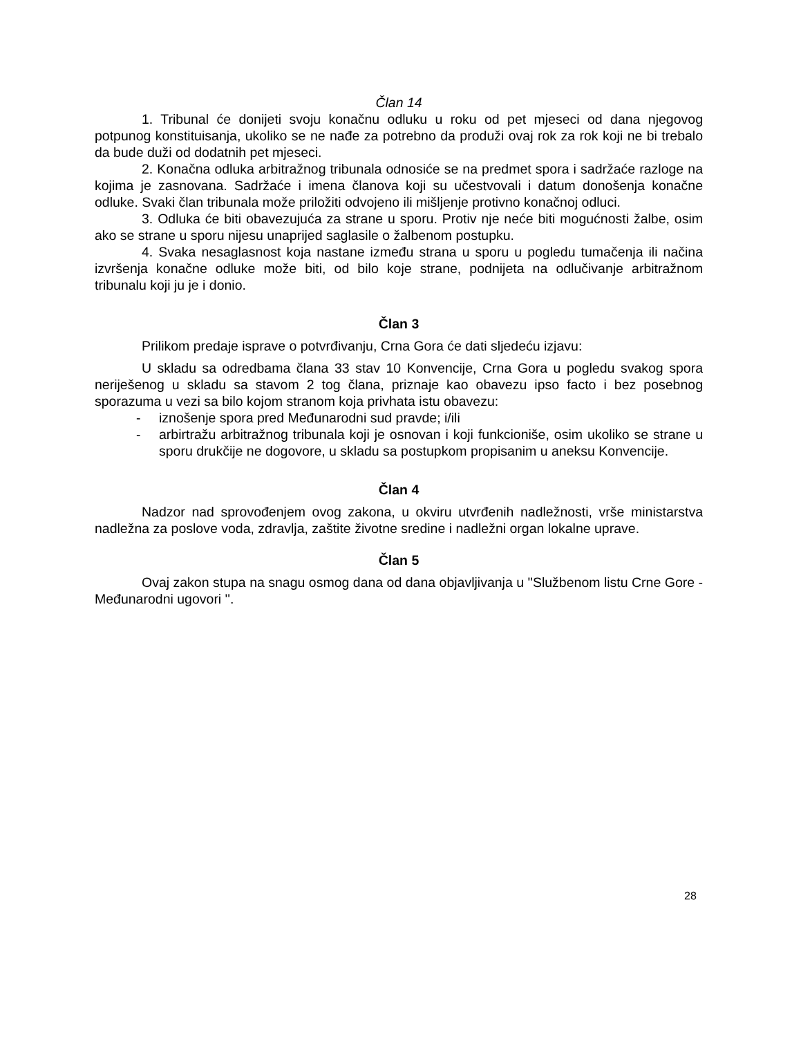Član 14
1. Tribunal će donijeti svoju konačnu odluku u roku od pet mjeseci od dana njegovog potpunog konstituisanja, ukoliko se ne nađe za potrebno da produži ovaj rok za rok koji ne bi trebalo da bude duži od dodatnih pet mjeseci.
2. Konačna odluka arbitražnog tribunala odnosiće se na predmet spora i sadržaće razloge na kojima je zasnovana. Sadržaće i imena članova koji su učestvovali i datum donošenja konačne odluke. Svaki član tribunala može priložiti odvojeno ili mišljenje protivno konačnoj odluci.
3. Odluka će biti obavezujuća za strane u sporu. Protiv nje neće biti mogućnosti žalbe, osim ako se strane u sporu nijesu unaprijed saglasile o žalbenom postupku.
4. Svaka nesaglasnost koja nastane između strana u sporu u pogledu tumačenja ili načina izvršenja konačne odluke može biti, od bilo koje strane, podnijeta na odlučivanje arbitražnom tribunalu koji ju je i donio.
Član 3
Prilikom predaje isprave o potvrđivanju, Crna Gora će dati sljedeću izjavu:
U skladu sa odredbama člana 33 stav 10 Konvencije, Crna Gora u pogledu svakog spora neriješenog u skladu sa stavom 2 tog člana, priznaje kao obavezu ipso facto i bez posebnog sporazuma u vezi sa bilo kojom stranom koja privhata istu obavezu:
- iznošenje spora pred Međunarodni sud pravde; i/ili
- arbirtražu arbitražnog tribunala koji je osnovan i koji funkcioniše, osim ukoliko se strane u sporu drukčije ne dogovore, u skladu sa postupkom propisanim u aneksu Konvencije.
Član 4
Nadzor nad sprovođenjem ovog zakona, u okviru utvrđenih nadležnosti, vrše ministarstva nadležna za poslove voda, zdravlja, zaštite životne sredine i nadležni organ lokalne uprave.
Član 5
Ovaj zakon stupa na snagu osmog dana od dana objavljivanja u ''Službenom listu Crne Gore - Međunarodni ugovori ''.
28